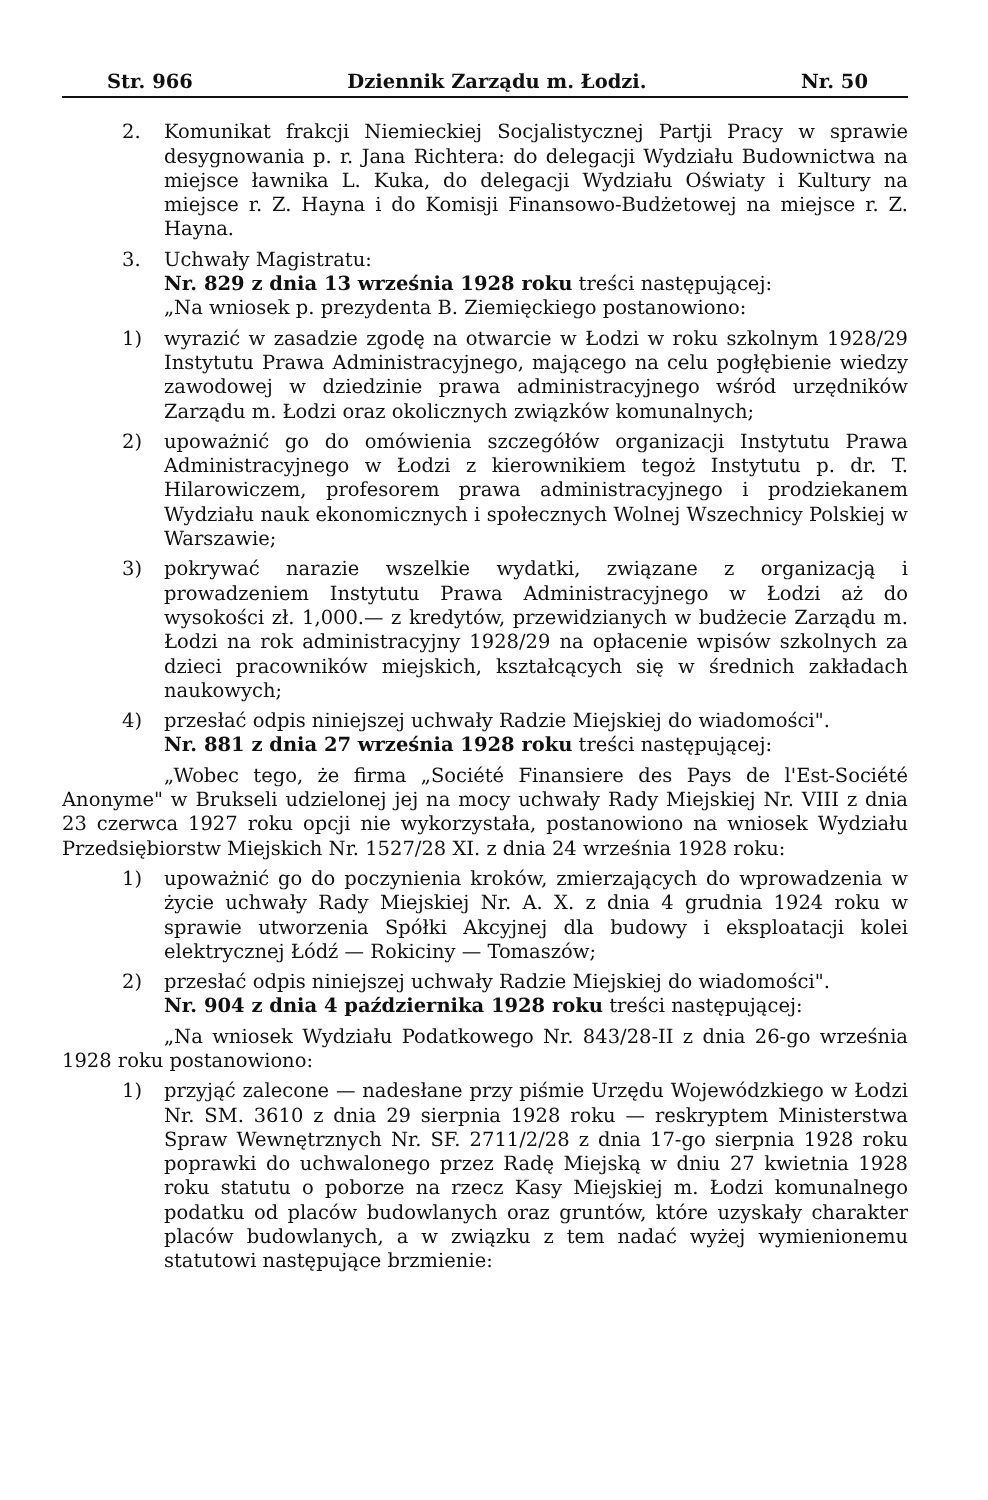Str. 966 Dziennik Zarządu m. Łodzi. Nr. 50
2. Komunikat frakcji Niemieckiej Socjalistycznej Partji Pracy w sprawie desygnowania p. r. Jana Richtera: do delegacji Wydziału Budownictwa na miejsce ławnika L. Kuka, do delegacji Wydziału Oświaty i Kultury na miejsce r. Z. Hayna i do Komisji Finansowo-Budżetowej na miejsce r. Z. Hayna.
3. Uchwały Magistratu:
Nr. 829 z dnia 13 września 1928 roku treści następującej:
„Na wniosek p. prezydenta B. Ziemięckiego postanowiono:
1) wyrazić w zasadzie zgodę na otwarcie w Łodzi w roku szkolnym 1928/29 Instytutu Prawa Administracyjnego, mającego na celu pogłębienie wiedzy zawodowej w dziedzinie prawa administracyjnego wśród urzędników Zarządu m. Łodzi oraz okolicznych związków komunalnych;
2) upoważnić go do omówienia szczegółów organizacji Instytutu Prawa Administracyjnego w Łodzi z kierownikiem tegoż Instytutu p. dr. T. Hilarowiczem, profesorem prawa administracyjnego i prodziekanem Wydziału nauk ekonomicznych i społecznych Wolnej Wszechnicy Polskiej w Warszawie;
3) pokrywać narazie wszelkie wydatki, związane z organizacją i prowadzeniem Instytutu Prawa Administracyjnego w Łodzi aż do wysokości zł. 1,000.— z kredytów, przewidzianych w budżecie Zarządu m. Łodzi na rok administracyjny 1928/29 na opłacenie wpisów szkolnych za dzieci pracowników miejskich, kształcących się w średnich zakładach naukowych;
4) przesłać odpis niniejszej uchwały Radzie Miejskiej do wiadomości".
Nr. 881 z dnia 27 września 1928 roku treści następującej:
„Wobec tego, że firma „Société Finansiere des Pays de l'Est-Société Anonyme" w Brukseli udzielonej jej na mocy uchwały Rady Miejskiej Nr. VIII z dnia 23 czerwca 1927 roku opcji nie wykorzystała, postanowiono na wniosek Wydziału Przedsiębiorstw Miejskich Nr. 1527/28 XI. z dnia 24 września 1928 roku:
1) upoważnić go do poczynienia kroków, zmierzających do wprowadzenia w życie uchwały Rady Miejskiej Nr. A. X. z dnia 4 grudnia 1924 roku w sprawie utworzenia Spółki Akcyjnej dla budowy i eksploatacji kolei elektrycznej Łódź — Rokiciny — Tomaszów;
2) przesłać odpis niniejszej uchwały Radzie Miejskiej do wiadomości".
Nr. 904 z dnia 4 października 1928 roku treści następującej:
„Na wniosek Wydziału Podatkowego Nr. 843/28-II z dnia 26-go września 1928 roku postanowiono:
1) przyjąć zalecone — nadesłane przy piśmie Urzędu Wojewódzkiego w Łodzi Nr. SM. 3610 z dnia 29 sierpnia 1928 roku — reskryptem Ministerstwa Spraw Wewnętrznych Nr. SF. 2711/2/28 z dnia 17-go sierpnia 1928 roku poprawki do uchwalonego przez Radę Miejską w dniu 27 kwietnia 1928 roku statutu o poborze na rzecz Kasy Miejskiej m. Łodzi komunalnego podatku od placów budowlanych oraz gruntów, które uzyskały charakter placów budowlanych, a w związku z tem nadać wyżej wymienionemu statutowi następujące brzmienie: